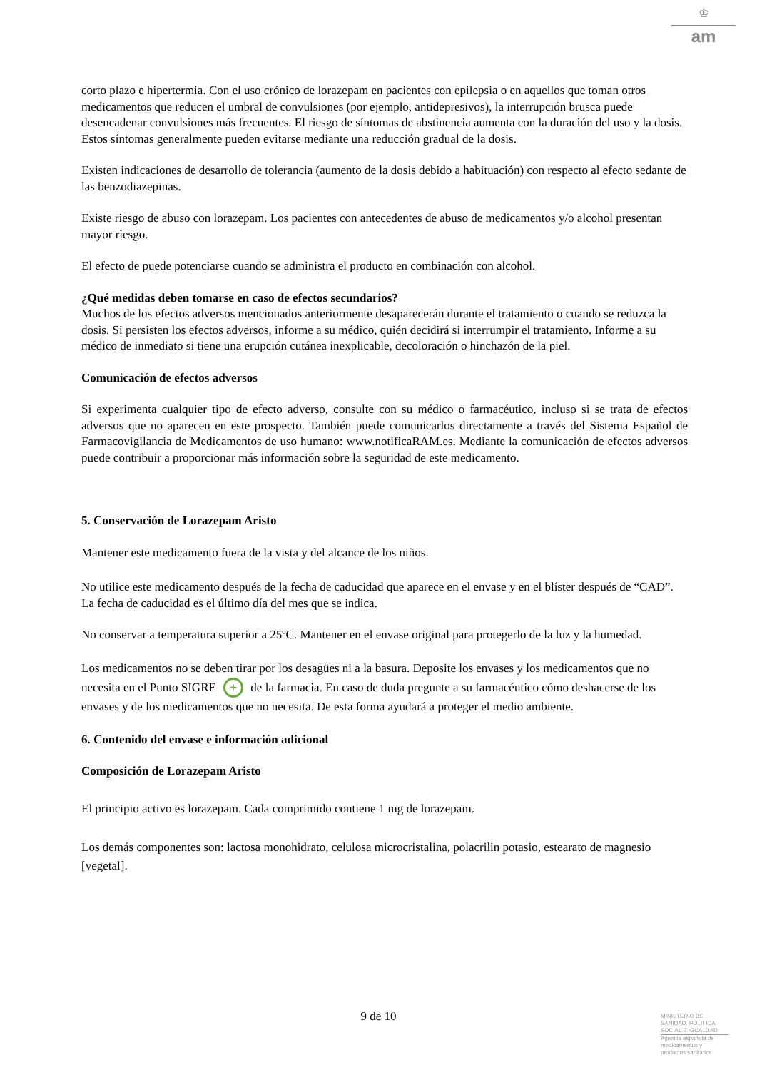♔
am
corto plazo e hipertermia. Con el uso crónico de lorazepam en pacientes con epilepsia o en aquellos que toman otros medicamentos que reducen el umbral de convulsiones (por ejemplo, antidepresivos), la interrupción brusca puede desencadenar convulsiones más frecuentes. El riesgo de síntomas de abstinencia aumenta con la duración del uso y la dosis. Estos síntomas generalmente pueden evitarse mediante una reducción gradual de la dosis.
Existen indicaciones de desarrollo de tolerancia (aumento de la dosis debido a habituación) con respecto al efecto sedante de las benzodiazepinas.
Existe riesgo de abuso con lorazepam. Los pacientes con antecedentes de abuso de medicamentos y/o alcohol presentan mayor riesgo.
El efecto de puede potenciarse cuando se administra el producto en combinación con alcohol.
¿Qué medidas deben tomarse en caso de efectos secundarios?
Muchos de los efectos adversos mencionados anteriormente desaparecerán durante el tratamiento o cuando se reduzca la dosis. Si persisten los efectos adversos, informe a su médico, quién decidirá si interrumpir el tratamiento. Informe a su médico de inmediato si tiene una erupción cutánea inexplicable, decoloración o hinchazón de la piel.
Comunicación de efectos adversos
Si experimenta cualquier tipo de efecto adverso, consulte con su médico o farmacéutico, incluso si se trata de efectos adversos que no aparecen en este prospecto. También puede comunicarlos directamente a través del Sistema Español de Farmacovigilancia de Medicamentos de uso humano: www.notificaRAM.es. Mediante la comunicación de efectos adversos puede contribuir a proporcionar más información sobre la seguridad de este medicamento.
5. Conservación de Lorazepam Aristo
Mantener este medicamento fuera de la vista y del alcance de los niños.
No utilice este medicamento después de la fecha de caducidad que aparece en el envase y en el blíster después de “CAD”. La fecha de caducidad es el último día del mes que se indica.
No conservar a temperatura superior a 25ºC. Mantener en el envase original para protegerlo de la luz y la humedad.
Los medicamentos no se deben tirar por los desagües ni a la basura. Deposite los envases y los medicamentos que no necesita en el Punto SIGRE + de la farmacia. En caso de duda pregunte a su farmacéutico cómo deshacerse de los envases y de los medicamentos que no necesita. De esta forma ayudará a proteger el medio ambiente.
6. Contenido del envase e información adicional
Composición de Lorazepam Aristo
El principio activo es lorazepam. Cada comprimido contiene 1 mg de lorazepam.
Los demás componentes son: lactosa monohidrato, celulosa microcristalina, polacrilin potasio, estearato de magnesio [vegetal].
9 de 10
MINISTERIO DE SANIDAD, POLITICA SOCIAL E IGUALDAD
Agencia española de medicamentos y productos sanitarios